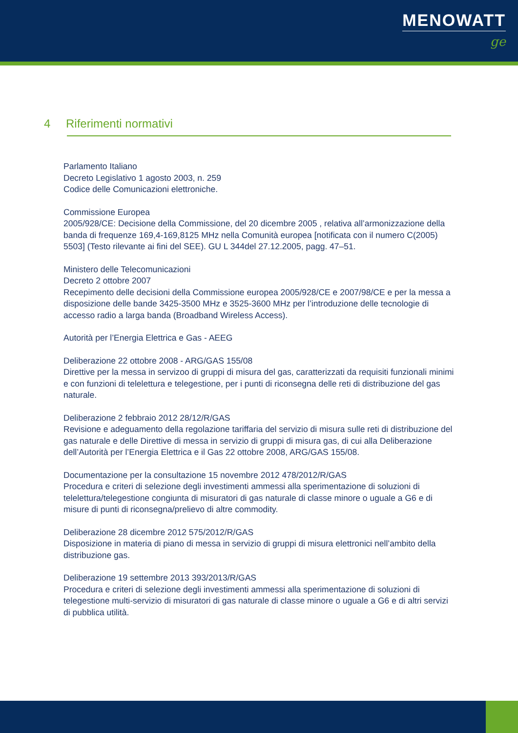MENOWATT
ge
4 Riferimenti normativi
Parlamento Italiano
Decreto Legislativo 1 agosto 2003, n. 259
Codice delle Comunicazioni elettroniche.
Commissione Europea
2005/928/CE: Decisione della Commissione, del 20 dicembre 2005 , relativa all’armonizzazione della banda di frequenze 169,4-169,8125 MHz nella Comunità europea [notificata con il numero C(2005) 5503] (Testo rilevante ai fini del SEE). GU L 344del 27.12.2005, pagg. 47–51.
Ministero delle Telecomunicazioni
Decreto 2 ottobre 2007
Recepimento delle decisioni della Commissione europea 2005/928/CE e 2007/98/CE e per la messa a disposizione delle bande 3425-3500 MHz e 3525-3600 MHz per l’introduzione delle tecnologie di accesso radio a larga banda (Broadband Wireless Access).
Autorità per l’Energia Elettrica e Gas - AEEG
Deliberazione 22 ottobre 2008 - ARG/GAS 155/08
Direttive per la messa in servizoo di gruppi di misura del gas, caratterizzati da requisiti funzionali minimi e con funzioni di telelettura e telegestione, per i punti di riconsegna delle reti di distribuzione del gas naturale.
Deliberazione 2 febbraio 2012 28/12/R/GAS
Revisione e adeguamento della regolazione tariffaria del servizio di misura sulle reti di distribuzione del gas naturale e delle Direttive di messa in servizio di gruppi di misura gas, di cui alla Deliberazione dell’Autorità per l’Energia Elettrica e il Gas 22 ottobre 2008, ARG/GAS 155/08.
Documentazione per la consultazione 15 novembre 2012 478/2012/R/GAS
Procedura e criteri di selezione degli investimenti ammessi alla sperimentazione di soluzioni di telelettura/telegestione congiunta di misuratori di gas naturale di classe minore o uguale a G6 e di misure di punti di riconsegna/prelievo di altre commodity.
Deliberazione 28 dicembre 2012 575/2012/R/GAS
Disposizione in materia di piano di messa in servizio di gruppi di misura elettronici nell’ambito della distribuzione gas.
Deliberazione 19 settembre 2013 393/2013/R/GAS
Procedura e criteri di selezione degli investimenti ammessi alla sperimentazione di soluzioni di telegestione multi-servizio di misuratori di gas naturale di classe minore o uguale a G6 e di altri servizi di pubblica utilità.